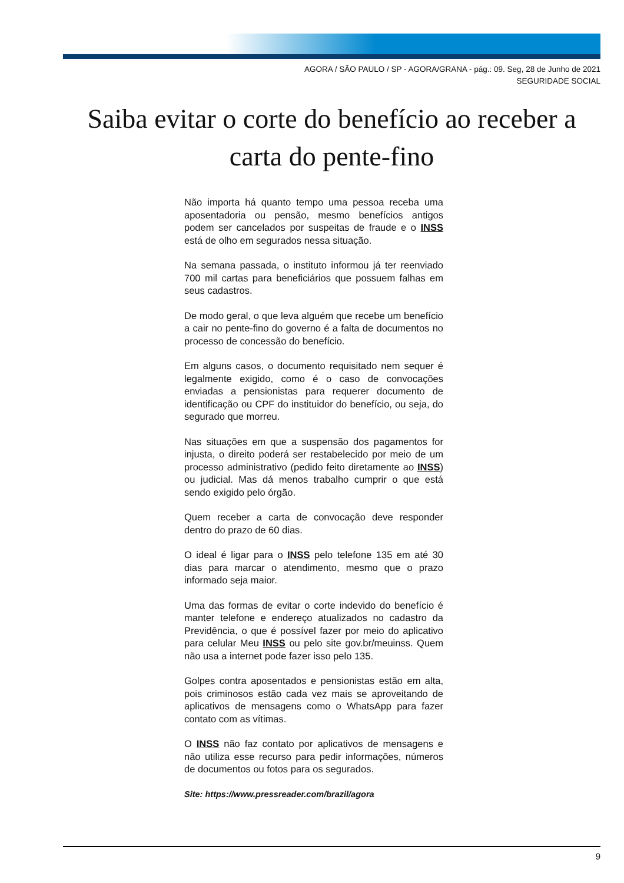AGORA / SÃO PAULO / SP - AGORA/GRANA - pág.: 09. Seg, 28 de Junho de 2021
SEGURIDADE SOCIAL
Saiba evitar o corte do benefício ao receber a carta do pente-fino
Não importa há quanto tempo uma pessoa receba uma aposentadoria ou pensão, mesmo benefícios antigos podem ser cancelados por suspeitas de fraude e o INSS está de olho em segurados nessa situação.
Na semana passada, o instituto informou já ter reenviado 700 mil cartas para beneficiários que possuem falhas em seus cadastros.
De modo geral, o que leva alguém que recebe um benefício a cair no pente-fino do governo é a falta de documentos no processo de concessão do benefício.
Em alguns casos, o documento requisitado nem sequer é legalmente exigido, como é o caso de convocações enviadas a pensionistas para requerer documento de identificação ou CPF do instituidor do benefício, ou seja, do segurado que morreu.
Nas situações em que a suspensão dos pagamentos for injusta, o direito poderá ser restabelecido por meio de um processo administrativo (pedido feito diretamente ao INSS) ou judicial. Mas dá menos trabalho cumprir o que está sendo exigido pelo órgão.
Quem receber a carta de convocação deve responder dentro do prazo de 60 dias.
O ideal é ligar para o INSS pelo telefone 135 em até 30 dias para marcar o atendimento, mesmo que o prazo informado seja maior.
Uma das formas de evitar o corte indevido do benefício é manter telefone e endereço atualizados no cadastro da Previdência, o que é possível fazer por meio do aplicativo para celular Meu INSS ou pelo site gov.br/meuinss. Quem não usa a internet pode fazer isso pelo 135.
Golpes contra aposentados e pensionistas estão em alta, pois criminosos estão cada vez mais se aproveitando de aplicativos de mensagens como o WhatsApp para fazer contato com as vítimas.
O INSS não faz contato por aplicativos de mensagens e não utiliza esse recurso para pedir informações, números de documentos ou fotos para os segurados.
Site: https://www.pressreader.com/brazil/agora
9